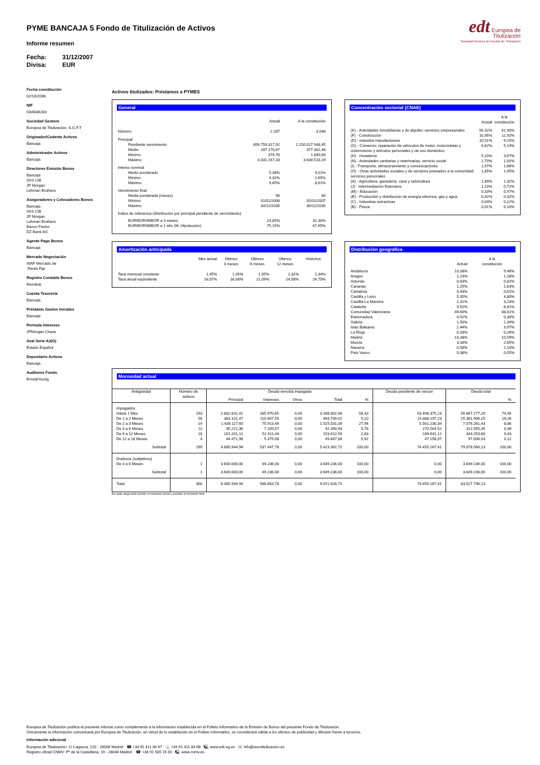PYME BANCAJA 5 Fondo de Titulización de Activos
Informe resumen
Fecha: 31/12/2007
Divisa: EUR
edt Europea de
Titulización
Sociedad Gestora de Fondos de Titulización
Fecha constitución
02/10/2006
NIF
G84838283
Sociedad Gestora
Europea de Titulización, S.G.F.T
Originador/Cedente Activos
Bancaja
Administrador Activos
Bancaja
Directores Emisión Bonos
Bancaja
IXIS CIB
JP Morgan
Lehman Brothers
Aseguradores y Colocadores Bonos
Bancaja
IXIS CIB
JP Morgan
Lehman Brothers
Banco Pastor
DZ Bank AG
Agente Pago Bonos
Bancaja
Mercado Negociación
AIAF Mercado de
Renta Fija
Registro Contable Bonos
Iberclear
Cuenta Tesorería
Bancaja
Préstamo Gastos Iniciales
Bancaja
Permuta Intereses
JPMorgan Chase
Aval Serie A3(G)
Estado Español
Depositario Activos
Bancaja
Auditores Fondo
Ernst&Young
Activos titulizados: Préstamos a PYMES
General
| | Actual | A la constitución |
| --- | --- | --- |
| Número | 2.287 | 3.048 |
| Principal | | |
| Pendiente vencimiento | 656.759.317,92 | 1.150.017.948,45 |
| Medio | 287.170,67 | 377.302,48 |
| Mínimo | 376,78 | 1.890,69 |
| Máximo | 3.331.167,33 | 3.630.518,19 |
| Interés nominal | | |
| Medio ponderado | 5,38% | 4,01% |
| Mínimo | 4,31% | 2,65% |
| Máximo | 9,65% | 8,61% |
| Vencimiento final | | |
| Media ponderada (meses) | 90 | 80 |
| Mínimo | 01/01/2008 | 02/01/2007 |
| Máximo | 30/12/2035 | 30/12/2035 |
| Índice de referencia (distribución por principal pendiente de vencimiento) | | |
| EURIBOR/MIBOR a 3 meses | 24,85% | 32,30% |
| EURIBOR/MIBOR a 1 año (M. Hipotecario) | 75,15% | 67,65% |
Concentración sectorial (CNAE)
| | Actual | A la constitución |
| --- | --- | --- |
| (K) - Actividades inmobiliarias y de alquiler; servicios empresariales | 56,52% | 61,90% |
| (F) - Construcción | 10,95% | 11,92% |
| (D) - Industria manufacturera | 10,51% | 9,15% |
| (G) - Comercio; reparación de vehículos de motor, motocicletas y ciclomotores y artículos personales y de uso doméstico | 6,62% | 5,14% |
| (H) - Hostelería | 5,10% | 3,67% |
| (N) - Actividades sanitarias y veterinarias, servicio social | 2,70% | 1,92% |
| (I) - Transporte, almacenamiento y comunicaciones | 1,97% | 1,66% |
| (O) - Otras actividades sociales y de servicios prestados a la comunidad; servicios personales | 1,85% | 1,45% |
| (A) - Agricultura, ganadería, caza y selvicultura | 1,89% | 1,32% |
| (J) - Intermediación financiera | 1,10% | 0,72% |
| (M) - Educación | 0,33% | 0,47% |
| (E) - Producción y distribución de energía eléctrica, gas y agua | 0,42% | 0,32% |
| (C) - Industrias extractivas | 0,04% | 0,22% |
| (B) - Pesca | 0,01% | 0,10% |
Amortización anticipada
| | Mes actual | Últimos 3 meses | Últimos 6 meses | Últimos 12 meses | Histórica |
| --- | --- | --- | --- | --- | --- |
| Tasa mensual constante | 1,45% | 1,45% | 1,95% | 2,32% | 2,34% |
| Tasa anual equivalente | 16,07% | 16,08% | 21,09% | 24,58% | 24,70% |
Distribución geográfica
| | Actual | A la constitución |
| --- | --- | --- |
| Andalucía | 10,38% | 9,46% |
| Aragón | 1,23% | 1,18% |
| Asturias | 0,63% | 0,82% |
| Canarias | 1,25% | 1,63% |
| Cantabria | 0,43% | 0,61% |
| Castilla y León | 5,35% | 4,80% |
| Castilla-La Mancha | 2,31% | 3,23% |
| Cataluña | 9,52% | 8,81% |
| Comunidad Valenciana | 49,60% | 48,61% |
| Extremadura | 0,52% | 0,30% |
| Galicia | 1,50% | 1,34% |
| Islas Baleares | 2,44% | 3,97% |
| La Rioja | 0,33% | 0,26% |
| Madrid | 10,38% | 10,59% |
| Murcia | 3,18% | 2,65% |
| Navarra | 0,58% | 1,14% |
| País Vasco | 0,38% | 0,55% |
Morosidad actual
| Antigüedad | Número de activos | Deuda vencida impagada | | | | | Deuda pendiente de vencer | Deuda total | |
| --- | --- | --- | --- | --- | --- | --- | --- | --- | --- |
| | | Principal | Intereses | Otros | Total | % | | | % |
| Impagados | | | | | | | | | |
| Hasta 1 Mes | 193 | 2.882.831,41 | 285.970,65 | 0,00 | 3.168.802,06 | 58,43 | 53.498.375,23 | 56.667.177,29 | 70,94 |
| De 1 a 2 Meses | 56 | 383.101,47 | 110.607,55 | 0,00 | 493.709,02 | 9,10 | 14.888.197,23 | 15.381.906,25 | 19,26 |
| De 2 a 3 Meses | 19 | 1.439.117,60 | 75.913,49 | 0,00 | 1.515.031,09 | 27,94 | 5.561.230,34 | 7.076.261,43 | 8,86 |
| De 3 a 6 Meses | 11 | 35.221,36 | 7.169,57 | 0,00 | 42.390,93 | 0,78 | 270.564,52 | 312.955,45 | 0,39 |
| De 6 a 12 Meses | 16 | 101.201,12 | 52.411,44 | 0,00 | 153.612,56 | 2,83 | 189.641,12 | 343.253,68 | 0,43 |
| De 12 a 18 Meses | 4 | 44.471,98 | 5.375,08 | 0,00 | 49.847,06 | 0,92 | 47.158,97 | 97.006,03 | 0,12 |
| Subtotal | 299 | 4.885.944,94 | 537.447,78 | 0,00 | 5.423.392,72 | 100,00 | 74.455.167,41 | 79.878.560,13 | 100,00 |
| Dudosos (subjetivos) | | | | | | | | | |
| De 3 a 6 Meses | 1 | 3.600.000,00 | 49.236,00 | 0,00 | 3.649.236,00 | 100,00 | 0,00 | 3.649.236,00 | 100,00 |
| Subtotal | 1 | 3.600.000,00 | 49.236,00 | 0,00 | 3.649.236,00 | 100,00 | 0,00 | 3.649.236,00 | 100,00 |
| Total | 300 | 8.485.944,94 | 586.683,78 | 0,00 | 9.072.628,72 | | 74.455.167,41 | 83.527.796,13 | |
En cada rango está incluido el momento inicial y excluido el momento final
Europea de Titulización publica el presente informe como complemento a la información establecida en el Folleto Informativo de la Emisión de Bonos del presente Fondo de Titulización.
Únicamente la información comunicada por Europea de Titulización, en virtud de lo establecido en el Folleto Informativo, se considerará válida a los efectos de publicidad y difusión frente a terceros.
Información adicional
Europea de Titulización: C/ Lagasca, 120 - 28006 Madrid ☎ +34 91 411 84 67 ⚓ +34 91 411 84 68 🖳 www.edt-sg.es ✉ info@eurotitulizacion.es
Registro oficial CNMV: Pº de la Castellana, 19 - 28046 Madrid ☎ +34 91 585 15 00 🖳 www.cnmv.es